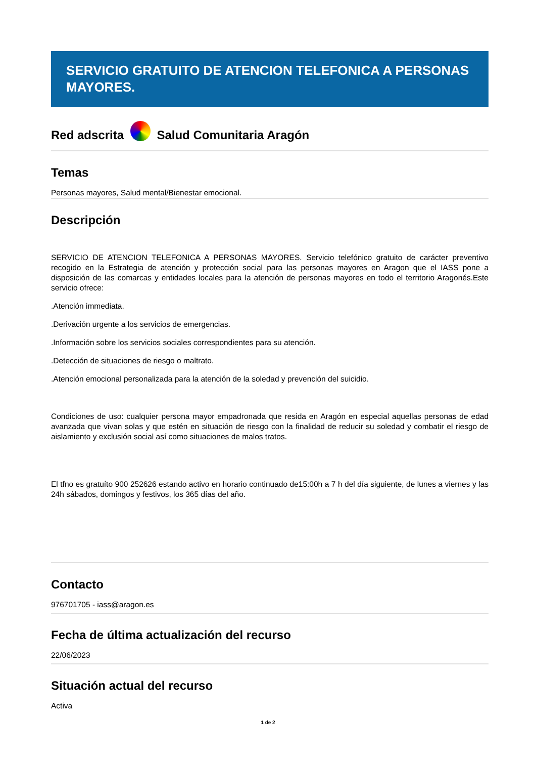SERVICIO GRATUITO DE ATENCION TELEFONICA A PERSONAS MAYORES.
Red adscrita Salud Comunitaria Aragón
Temas
Personas mayores, Salud mental/Bienestar emocional.
Descripción
SERVICIO DE ATENCION TELEFONICA A PERSONAS MAYORES. Servicio telefónico gratuito de carácter preventivo recogido en la Estrategia de atención y protección social para las personas mayores en Aragon que el IASS pone a disposición de las comarcas y entidades locales para la atención de personas mayores en todo el territorio Aragonés.Este servicio ofrece:
.Atención immediata.
.Derivación urgente a los servicios de emergencias.
.Información sobre los servicios sociales correspondientes para su atención.
.Detección de situaciones de riesgo o maltrato.
.Atención emocional personalizada para la atención de la soledad y prevención del suicidio.
Condiciones de uso: cualquier persona mayor empadronada que resida en Aragón en especial aquellas personas de edad avanzada que vivan solas y que estén en situación de riesgo con la finalidad de reducir su soledad y combatir el riesgo de aislamiento y exclusión social así como situaciones de malos tratos.
El tfno es gratuíto 900 252626 estando activo en horario continuado de15:00h a 7 h del día siguiente, de lunes a viernes y las 24h sábados, domingos y festivos, los 365 días del año.
Contacto
976701705 - iass@aragon.es
Fecha de última actualización del recurso
22/06/2023
Situación actual del recurso
Activa
1 de 2